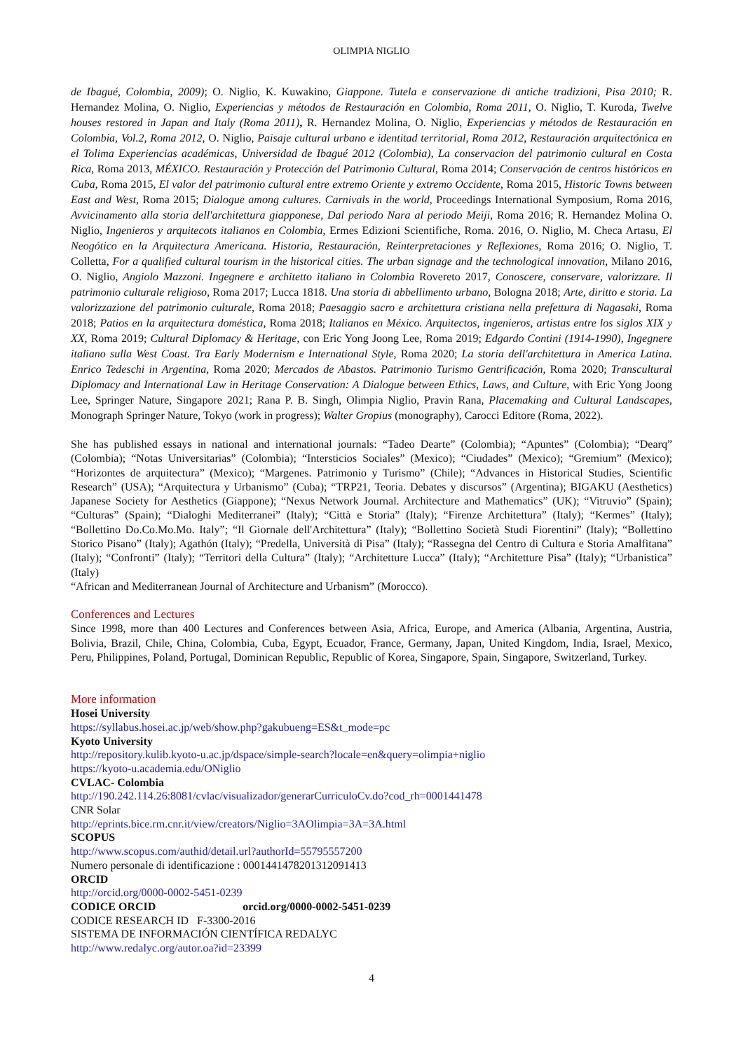OLIMPIA NIGLIO
de Ibagué, Colombia, 2009); O. Niglio, K. Kuwakino, Giappone. Tutela e conservazione di antiche tradizioni, Pisa 2010; R. Hernandez Molina, O. Niglio, Experiencias y métodos de Restauración en Colombia, Roma 2011, O. Niglio, T. Kuroda, Twelve houses restored in Japan and Italy (Roma 2011), R. Hernandez Molina, O. Niglio, Experiencias y métodos de Restauración en Colombia, Vol.2, Roma 2012, O. Niglio, Paisaje cultural urbano e identitad territorial, Roma 2012, Restauración arquitectónica en el Tolima Experiencias académicas, Universidad de Ibagué 2012 (Colombia), La conservacion del patrimonio cultural en Costa Rica, Roma 2013, MÉXICO. Restauración y Protección del Patrimonio Cultural, Roma 2014; Conservación de centros históricos en Cuba, Roma 2015, El valor del patrimonio cultural entre extremo Oriente y extremo Occidente, Roma 2015, Historic Towns between East and West, Roma 2015; Dialogue among cultures. Carnivals in the world, Proceedings International Symposium, Roma 2016, Avvicinamento alla storia dell'architettura giapponese, Dal periodo Nara al periodo Meiji, Roma 2016; R. Hernandez Molina O. Niglio, Ingenieros y arquitecots italianos en Colombia, Ermes Edizioni Scientifiche, Roma. 2016, O. Niglio, M. Checa Artasu, El Neogótico en la Arquitectura Americana. Historia, Restauración, Reinterpretaciones y Reflexiones, Roma 2016; O. Niglio, T. Colletta, For a qualified cultural tourism in the historical cities. The urban signage and the technological innovation, Milano 2016, O. Niglio, Angiolo Mazzoni. Ingegnere e architetto italiano in Colombia Rovereto 2017, Conoscere, conservare, valorizzare. Il patrimonio culturale religioso, Roma 2017; Lucca 1818. Una storia di abbellimento urbano, Bologna 2018; Arte, diritto e storia. La valorizzazione del patrimonio culturale, Roma 2018; Paesaggio sacro e architettura cristiana nella prefettura di Nagasaki, Roma 2018; Patios en la arquitectura doméstica, Roma 2018; Italianos en México. Arquitectos, ingenieros, artistas entre los siglos XIX y XX, Roma 2019; Cultural Diplomacy & Heritage, con Eric Yong Joong Lee, Roma 2019; Edgardo Contini (1914-1990), Ingegnere italiano sulla West Coast. Tra Early Modernism e International Style, Roma 2020; La storia dell'architettura in America Latina. Enrico Tedeschi in Argentina, Roma 2020; Mercados de Abastos. Patrimonio Turismo Gentrificación, Roma 2020; Transcultural Diplomacy and International Law in Heritage Conservation: A Dialogue between Ethics, Laws, and Culture, with Eric Yong Joong Lee, Springer Nature, Singapore 2021; Rana P. B. Singh, Olimpia Niglio, Pravin Rana, Placemaking and Cultural Landscapes, Monograph Springer Nature, Tokyo (work in progress); Walter Gropius (monography), Carocci Editore (Roma, 2022).
She has published essays in national and international journals: “Tadeo Dearte” (Colombia); “Apuntes” (Colombia); “Dearq” (Colombia); “Notas Universitarias” (Colombia); “Intersticios Sociales” (Mexico); “Ciudades” (Mexico); “Gremium” (Mexico); “Horizontes de arquitectura” (Mexico); “Margenes. Patrimonio y Turismo” (Chile); “Advances in Historical Studies, Scientific Research” (USA); “Arquitectura y Urbanismo” (Cuba); “TRP21, Teoria. Debates y discursos” (Argentina); BIGAKU (Aesthetics) Japanese Society for Aesthetics (Giappone); “Nexus Network Journal. Architecture and Mathematics” (UK); “Vitruvio” (Spain); “Culturas” (Spain); “Dialoghi Mediterranei” (Italy); “Città e Storia” (Italy); “Firenze Architettura” (Italy); “Kermes” (Italy); “Bollettino Do.Co.Mo.Mo. Italy”; “Il Giornale dell'Architettura” (Italy); “Bollettino Società Studi Fiorentini” (Italy); “Bollettino Storico Pisano” (Italy); Agathón (Italy); “Predella, Università di Pisa” (Italy); “Rassegna del Centro di Cultura e Storia Amalfitana” (Italy); “Confronti” (Italy); “Territori della Cultura” (Italy); “Architetture Lucca” (Italy); “Architetture Pisa” (Italy); “Urbanistica” (Italy)
“African and Mediterranean Journal of Architecture and Urbanism” (Morocco).
Conferences and Lectures
Since 1998, more than 400 Lectures and Conferences between Asia, Africa, Europe, and America (Albania, Argentina, Austria, Bolivia, Brazil, Chile, China, Colombia, Cuba, Egypt, Ecuador, France, Germany, Japan, United Kingdom, India, Israel, Mexico, Peru, Philippines, Poland, Portugal, Dominican Republic, Republic of Korea, Singapore, Spain, Singapore, Switzerland, Turkey.
More information
Hosei University
https://syllabus.hosei.ac.jp/web/show.php?gakubueng=ES&t_mode=pc
Kyoto University
http://repository.kulib.kyoto-u.ac.jp/dspace/simple-search?locale=en&query=olimpia+niglio
https://kyoto-u.academia.edu/ONiglio
CVLAC- Colombia
http://190.242.114.26:8081/cvlac/visualizador/generarCurriculoCv.do?cod_rh=0001441478
CNR Solar
http://eprints.bice.rm.cnr.it/view/creators/Niglio=3AOlimpia=3A=3A.html
SCOPUS
http://www.scopus.com/authid/detail.url?authorId=55795557200
Numero personale di identificazione : 0001441478201312091413
ORCID
http://orcid.org/0000-0002-5451-0239
CODICE ORCID orcid.org/0000-0002-5451-0239
CODICE RESEARCH ID F-3300-2016
SISTEMA DE INFORMACIÓN CIENTÍFICA REDALYC
http://www.redalyc.org/autor.oa?id=23399
4